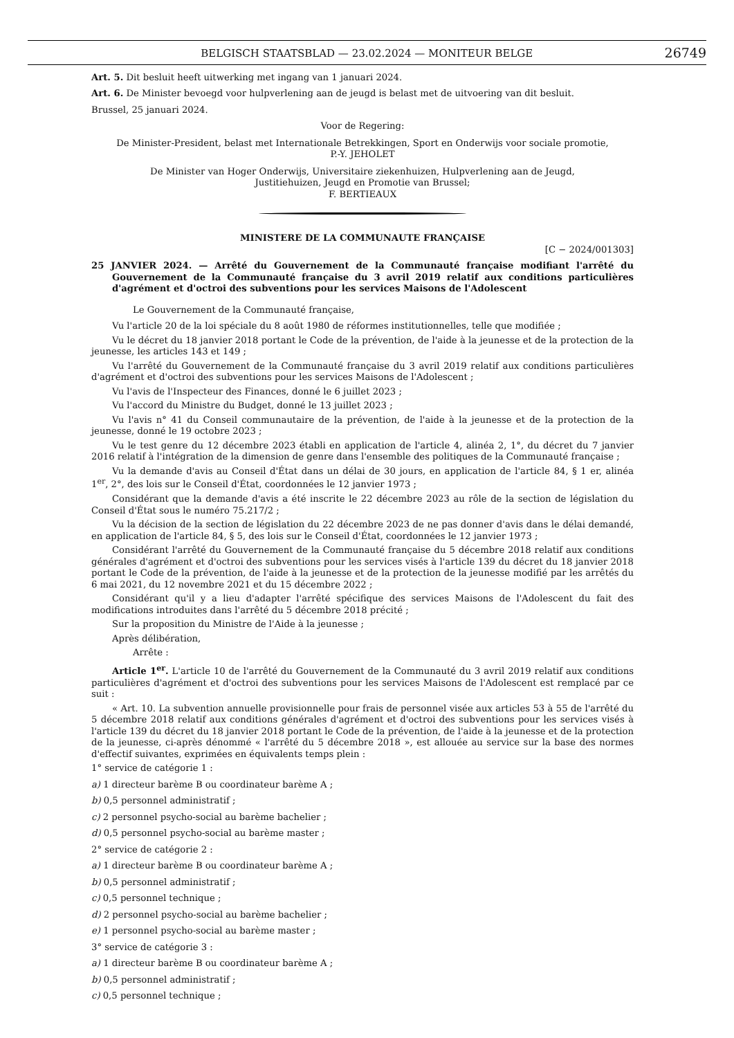BELGISCH STAATSBLAD — 23.02.2024 — MONITEUR BELGE 26749
Art. 5. Dit besluit heeft uitwerking met ingang van 1 januari 2024.
Art. 6. De Minister bevoegd voor hulpverlening aan de jeugd is belast met de uitvoering van dit besluit.
Brussel, 25 januari 2024.
Voor de Regering:
De Minister-President, belast met Internationale Betrekkingen, Sport en Onderwijs voor sociale promotie,
P.-Y. JEHOLET
De Minister van Hoger Onderwijs, Universitaire ziekenhuizen, Hulpverlening aan de Jeugd,
Justitiehuizen, Jeugd en Promotie van Brussel;
F. BERTIEAUX
MINISTERE DE LA COMMUNAUTE FRANÇAISE
[C − 2024/001303]
25 JANVIER 2024. — Arrêté du Gouvernement de la Communauté française modifiant l'arrêté du Gouvernement de la Communauté française du 3 avril 2019 relatif aux conditions particulières d'agrément et d'octroi des subventions pour les services Maisons de l'Adolescent
Le Gouvernement de la Communauté française,
Vu l'article 20 de la loi spéciale du 8 août 1980 de réformes institutionnelles, telle que modifiée ;
Vu le décret du 18 janvier 2018 portant le Code de la prévention, de l'aide à la jeunesse et de la protection de la jeunesse, les articles 143 et 149 ;
Vu l'arrêté du Gouvernement de la Communauté française du 3 avril 2019 relatif aux conditions particulières d'agrément et d'octroi des subventions pour les services Maisons de l'Adolescent ;
Vu l'avis de l'Inspecteur des Finances, donné le 6 juillet 2023 ;
Vu l'accord du Ministre du Budget, donné le 13 juillet 2023 ;
Vu l'avis n° 41 du Conseil communautaire de la prévention, de l'aide à la jeunesse et de la protection de la jeunesse, donné le 19 octobre 2023 ;
Vu le test genre du 12 décembre 2023 établi en application de l'article 4, alinéa 2, 1°, du décret du 7 janvier 2016 relatif à l'intégration de la dimension de genre dans l'ensemble des politiques de la Communauté française ;
Vu la demande d'avis au Conseil d'État dans un délai de 30 jours, en application de l'article 84, § 1 er, alinéa 1<sup>er</sup>, 2°, des lois sur le Conseil d'État, coordonnées le 12 janvier 1973 ;
Considérant que la demande d'avis a été inscrite le 22 décembre 2023 au rôle de la section de législation du Conseil d'État sous le numéro 75.217/2 ;
Vu la décision de la section de législation du 22 décembre 2023 de ne pas donner d'avis dans le délai demandé, en application de l'article 84, § 5, des lois sur le Conseil d'État, coordonnées le 12 janvier 1973 ;
Considérant l'arrêté du Gouvernement de la Communauté française du 5 décembre 2018 relatif aux conditions générales d'agrément et d'octroi des subventions pour les services visés à l'article 139 du décret du 18 janvier 2018 portant le Code de la prévention, de l'aide à la jeunesse et de la protection de la jeunesse modifié par les arrêtés du 6 mai 2021, du 12 novembre 2021 et du 15 décembre 2022 ;
Considérant qu'il y a lieu d'adapter l'arrêté spécifique des services Maisons de l'Adolescent du fait des modifications introduites dans l'arrêté du 5 décembre 2018 précité ;
Sur la proposition du Ministre de l'Aide à la jeunesse ;
Après délibération,
Arrête :
Article 1<sup>er</sup>. L'article 10 de l'arrêté du Gouvernement de la Communauté du 3 avril 2019 relatif aux conditions particulières d'agrément et d'octroi des subventions pour les services Maisons de l'Adolescent est remplacé par ce suit :
« Art. 10. La subvention annuelle provisionnelle pour frais de personnel visée aux articles 53 à 55 de l'arrêté du 5 décembre 2018 relatif aux conditions générales d'agrément et d'octroi des subventions pour les services visés à l'article 139 du décret du 18 janvier 2018 portant le Code de la prévention, de l'aide à la jeunesse et de la protection de la jeunesse, ci-après dénommé « l'arrêté du 5 décembre 2018 », est allouée au service sur la base des normes d'effectif suivantes, exprimées en équivalents temps plein :
1° service de catégorie 1 :
a) 1 directeur barème B ou coordinateur barème A ;
b) 0,5 personnel administratif ;
c) 2 personnel psycho-social au barème bachelier ;
d) 0,5 personnel psycho-social au barème master ;
2° service de catégorie 2 :
a) 1 directeur barème B ou coordinateur barème A ;
b) 0,5 personnel administratif ;
c) 0,5 personnel technique ;
d) 2 personnel psycho-social au barème bachelier ;
e) 1 personnel psycho-social au barème master ;
3° service de catégorie 3 :
a) 1 directeur barème B ou coordinateur barème A ;
b) 0,5 personnel administratif ;
c) 0,5 personnel technique ;